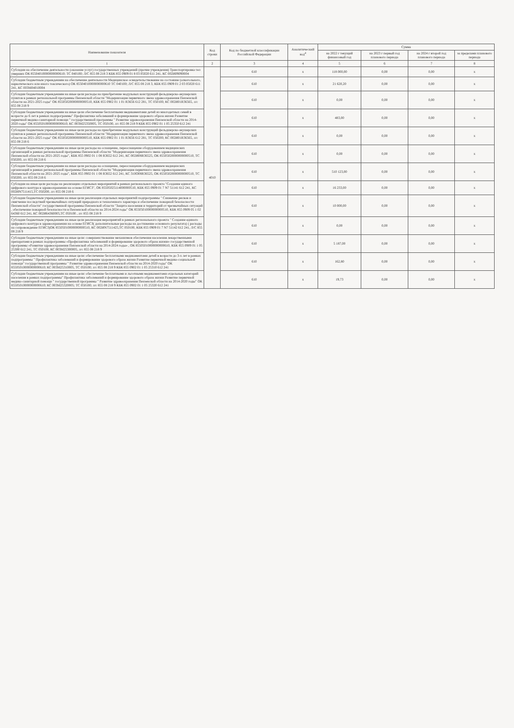| Наименование показателя | Код строки | Код по бюджетной классификации Российской Федерации | Аналитический код<sup>4</sup> | Сумма | | | |
| --- | --- | --- | --- | --- | --- | --- | --- |
| | | | | на 2022 г текущий финансовый год | на 2023 г первый год планового периода | на 2024 г второй год планового периода | за пределами планового периода |
| 1 | 2 | 3 | 4 | 5 | 6 | 7 | 8 |
| Субсидии на обеспечение деятельности (оказание услуг) государственных учреждений (прочие учреждения) Транспортировка тел умерших ОК 85504010000000000610; ТС 040100; Л/С 855 08 218 3 КБК 855 0909 01 8 03 05020 611 241, КС 002И09090004 | 4010 | 610 | x | 118 000,00 | 0,00 | 0,00 | x |
| Субсидии бюджетным учреждениям на обеспечение деятельности Медицинское освидетельствование на состояние (алкогольного, наркотического или иного токсического) ОК 85504010000000000610 ТС 040100; Л/С 855 08 218 3, КБК 855 0909 01 2 03 05020 611 241, КС 003М04010004 | | 610 | x | 21 620,20 | 0,00 | 0,00 | x |
| Субсидии бюджетным учреждениям на иные цели расходы на приобретение модульных конструкций фельдшерско-акушерских пунктов в рамках региональной программы Пензенской области "Модернизация первичного звена здравоохранения Пензенской области на 2021-2025 годы" ОК 85505020000000000510, КБК 855 0902 01 1 01 R3656 612 281, ТС 050100, КС 002И01R36565, л/с 855 08 218 9 | | 610 | x | 0,00 | 0,00 | 0,00 | x |
| Субсидии бюджетным учреждениям на иные цели обеспечение бесплатными медикаментами детей из многодетных семей в возрасте до 6 лет в рамках подпрограммы" Профилактика заболеваний и формирование здорового образа жизни Развитие первичной медико-санитарной помощи " государственной программы " Развитие здравоохранения Пензенской области на 2014-2020 годы" ОК 85505010000000000610, КС 003М25350005, ТС 050100, л/с 855 08 218 9 КБК 855 0902 01 1 05 25350 612 241 | | 610 | x | 483,00 | 0,00 | 0,00 | x |
| Субсидии бюджетным учреждениям на иные цели расходы на приобретение модульных конструкций фельдшерско-акушерских пунктов в рамках региональной программы Пензенской области "Модернизация первичного звена здравоохранения Пензенской области на 2021-2025 годы" ОК 85505020000000000510, КБК 855 0902 01 1 01 R3656 612 281, ТС 050200, КС 002И01R36565, л/с 855 08 218 6 | | 610 | x | 0,00 | 0,00 | 0,00 | x |
| Субсидии бюджетным учреждениям на иные цели расходы на оснащение, переоснащение оборудованием медицинских организаций в рамках региональной программы Пензенской области "Модернизация первичного звена здравоохранения Пензенской области на 2021-2025 годы", КБК 855 0902 01 1 08 R3652 612 241, КС 002И08R36525, ОК 85505020000000000510, ТС 050200, л/с 855 08 218 6 | | 610 | x | 0,00 | 0,00 | 0,00 | x |
| Субсидии бюджетным учреждениям на иные цели расходы на оснащение, переоснащение оборудованием медицинских организаций в рамках региональной программы Пензенской области "Модернизация первичного звена здравоохранения Пензенской области на 2021-2025 годы", КБК 855 0902 01 1 08 R3652 612 241, КС 310О08R36525, ОК 85505020000000000510, ТС 050200, л/с 855 08 218 6 | | 610 | x | 510 123,00 | 0,00 | 0,00 | x |
| Субсидии на иные цели расходы на реализацию отдельных мероприятий в рамках регионального проекта "Создание единого цифрового контура в здравоохранении на основе ЕГИСЗ", ОК 85505025114000000510, КБК 855 0909 01 7 N7 51141 612 241, КС 002ИN7511415,ТС 050200, л/с 855 08 218 6 | | 610 | x | 16 233,00 | 0,00 | 0,00 | x |
| Субсидии бюджетным учреждениям на иные цели реализация отдельных мероприятий подпрограммы " Снижение рисков и смягчение последствий чрезвычайных ситуаций природного и техногенного характера и обеспечение пожарной безопасности Пензенской области" государственной программы Пензенской области "Защита населения и территорий от чрезвычайных ситуаций , обеспечение пожарной безопасности в Пензенской области на 2014-2024 годы" ОК 85505010000000000510, КБК 855 0909 05 1 02 64360 612 241, КС 002И64360005,ТС 050100 , л/с 855 08 218 9 | | 610 | x | 10 000,00 | 0,00 | 0,00 | x |
| Субсидии бюджетным учреждениям на иные цели реализация мероприятий в рамках регионального проекта " Создание единого цифрового контура в здравоохранении на основе ЕГИСЗ( дополнительные расходы на достижение основного результата) ( расходы на сопровождение ЕГИСЗ)ОК 85505010000000000510, КС 002ИN7511425,ТС 050100, КБК 855 0909 01 7 N7 51142 612 241, Л/С 855 08 218 9 | | 610 | x | 0,00 | 0,00 | 0,00 | x |
| Субсидии бюджетным учреждениям на иные цели: совершенствование механизмов обеспечения населения лекарственными препаратами в рамках подпрограммы «Профилактика заболеваний и формирование здорового образа жизни» государственной программы «Развитие здравоохранения Пензенской области на 2014-2024 годы» , ОК 85505010000000000610, КБК 855 0909 01 1 05 25300 612 241, ТС 050100, КС 003М25300005, л/с 855 08 218 9 | | 610 | x | 5 187,00 | 0,00 | 0,00 | x |
| Субсидии бюджетным учреждениям на иные цели: обеспечение бесплатными медикаментами детей в возрасте до 3-х лет в рамках подпрограммы " Профилактика заболеваний и формирование здорового образа жизни Развитие первичной медико-социальной помощи" государственной программы " Развитие здравоохранения Пензенской области на 2014-2020 годы" ОК 85505010000000000610; КС 003М25310005, ТС 050100; л/с 855 08 218 9 КБК 855 0902 01 1 05 25310 612 241 | | 610 | x | 162,80 | 0,00 | 0,00 | x |
| Субсидии бюджетным учреждениям на иные цели: обеспечение бесплатными и льготными медикаментами отдельных категорий населения в рамках подпрограммы" Профилактика заболеваний и формирование здорового образа жизни Развитие первичной медико-санитарной помощи " государственной программы " Развитие здравоохранения Пензенской области на 2014-2020 годы" ОК 85505010000000000610; КС 003М25320005; ТС 050100; л/с 855 08 218 9 КБК 855 0902 01 1 05 25320 612 241 | | 610 | x | 19,73 | 0,00 | 0,00 | x |